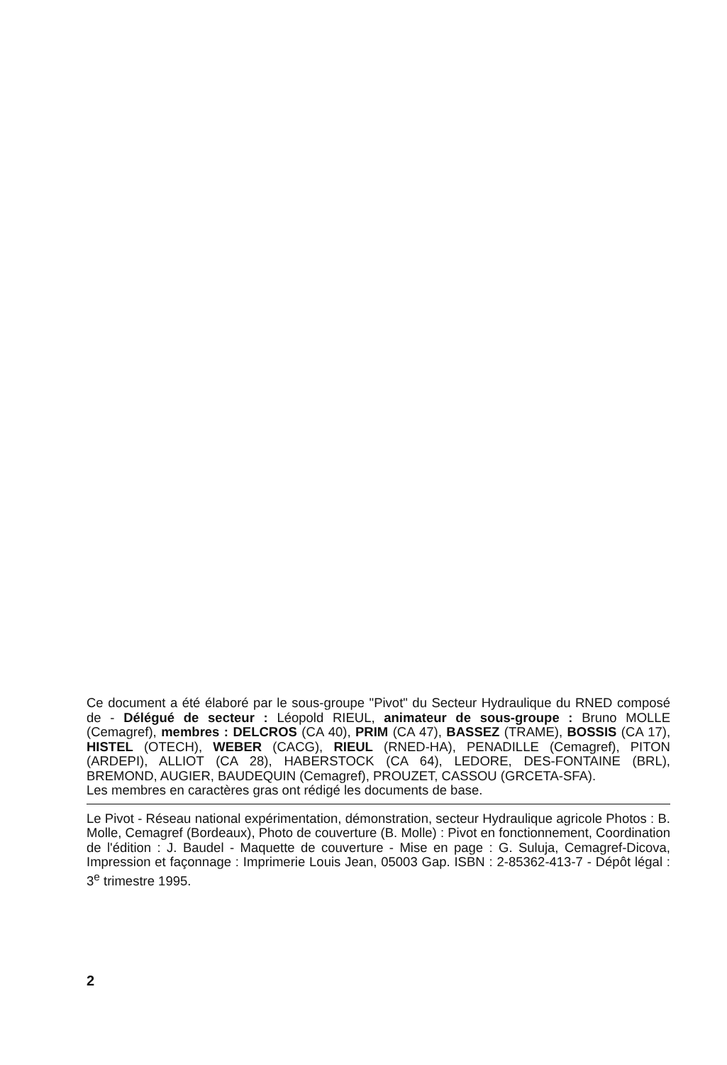Ce document a été élaboré par le sous-groupe "Pivot" du Secteur Hydraulique du RNED composé de - Délégué de secteur : Léopold RIEUL, animateur de sous-groupe : Bruno MOLLE (Cemagref), membres : DELCROS (CA 40), PRIM (CA 47), BASSEZ (TRAME), BOSSIS (CA 17), HISTEL (OTECH), WEBER (CACG), RIEUL (RNED-HA), PENADILLE (Cemagref), PITON (ARDEPI), ALLIOT (CA 28), HABERSTOCK (CA 64), LEDORE, DES-FONTAINE (BRL), BREMOND, AUGIER, BAUDEQUIN (Cemagref), PROUZET, CASSOU (GRCETA-SFA).
Les membres en caractères gras ont rédigé les documents de base.
Le Pivot - Réseau national expérimentation, démonstration, secteur Hydraulique agricole Photos : B. Molle, Cemagref (Bordeaux), Photo de couverture (B. Molle) : Pivot en fonctionnement, Coordination de l'édition : J. Baudel - Maquette de couverture - Mise en page : G. Suluja, Cemagref-Dicova, Impression et façonnage : Imprimerie Louis Jean, 05003 Gap. ISBN : 2-85362-413-7 - Dépôt légal : 3<sup>e</sup> trimestre 1995.
2